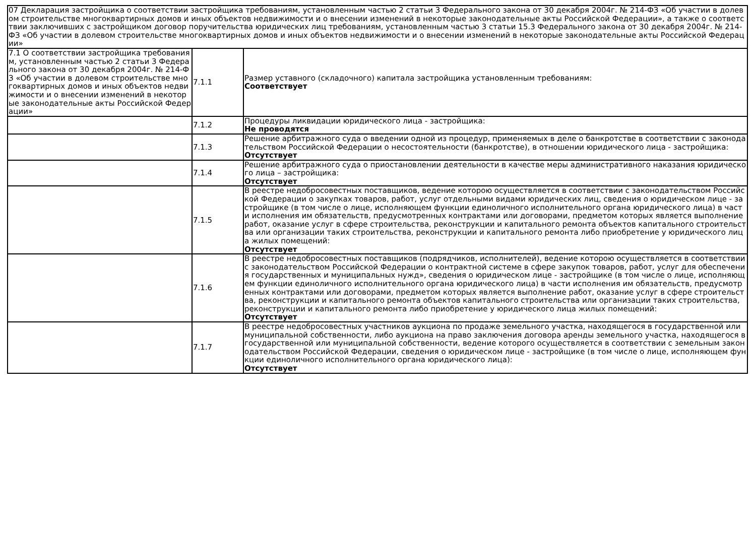| 07 Декларация застройщика о соответствии застройщика требованиям, установленным частью 2 статьи 3 Федерального закона от 30 декабря 2004г. № 214-ФЗ «Об участии в долевом строительстве многоквартирных домов и иных объектов недвижимости и о внесении изменений в некоторые законодательные акты Российской Федерации», а также о соответствии заключивших с застройщиком договор поручительства юридических лиц требованиям, установленным частью 3 статьи 15.3 Федерального закона от 30 декабря 2004г. № 214-ФЗ «Об участии в долевом строительстве многоквартирных домов и иных объектов недвижимости и о внесении изменений в некоторые законодательные акты Российской Федерации» | | |
| 7.1 О соответствии застройщика требованиям, установленным частью 2 статьи 3 Федерального закона от 30 декабря 2004г. № 214-ФЗ «Об участии в долевом строительстве многоквартирных домов и иных объектов недвижимости и о внесении изменений в некоторые законодательные акты Российской Федерации» | 7.1.1 | Размер уставного (складочного) капитала застройщика установленным требованиям: Соответствует |
| | 7.1.2 | Процедуры ликвидации юридического лица - застройщика: Не проводятся |
| | 7.1.3 | Решение арбитражного суда о введении одной из процедур, применяемых в деле о банкротстве в соответствии с законодательством Российской Федерации о несостоятельности (банкротстве), в отношении юридического лица - застройщика: Отсутствует |
| | 7.1.4 | Решение арбитражного суда о приостановлении деятельности в качестве меры административного наказания юридического лица – застройщика: Отсутствует |
| | 7.1.5 | В реестре недобросовестных поставщиков, ведение которою осуществляется в соответствии с законодательством Российской Федерации о закупках товаров, работ, услуг отдельными видами юридических лиц, сведения о юридическом лице - застройщике (в том числе о лице, исполняющем функции единоличного исполнительного органа юридического лица) в части исполнения им обязательств, предусмотренных контрактами или договорами, предметом которых является выполнение работ, оказание услуг в сфере строительства, реконструкции и капитального ремонта объектов капитального строительства или организации таких строительства, реконструкции и капитального ремонта либо приобретение у юридического лица жилых помещений: Отсутствует |
| | 7.1.6 | В реестре недобросовестных поставщиков (подрядчиков, исполнителей), ведение которою осуществляется в соответствии с законодательством Российской Федерации о контрактной системе в сфере закупок товаров, работ, услуг для обеспечения государственных и муниципальных нужд», сведения о юридическом лице - застройщике (в том числе о лице, исполняющем функции единоличного исполнительного органа юридического лица) в части исполнения им обязательств, предусмотренных контрактами или договорами, предметом которых является выполнение работ, оказание услуг в сфере строительства, реконструкции и капитального ремонта объектов капитального строительства или организации таких строительства, реконструкции и капитального ремонта либо приобретение у юридического лица жилых помещений: Отсутствует |
| | 7.1.7 | В реестре недобросовестных участников аукциона по продаже земельного участка, находящегося в государственной или муниципальной собственности, либо аукциона на право заключения договора аренды земельного участка, находящегося в государственной или муниципальной собственности, ведение которого осуществляется в соответствии с земельным законодательством Российской Федерации, сведения о юридическом лице - застройщике (в том числе о лице, исполняющем функции единоличного исполнительного органа юридического лица): Отсутствует |